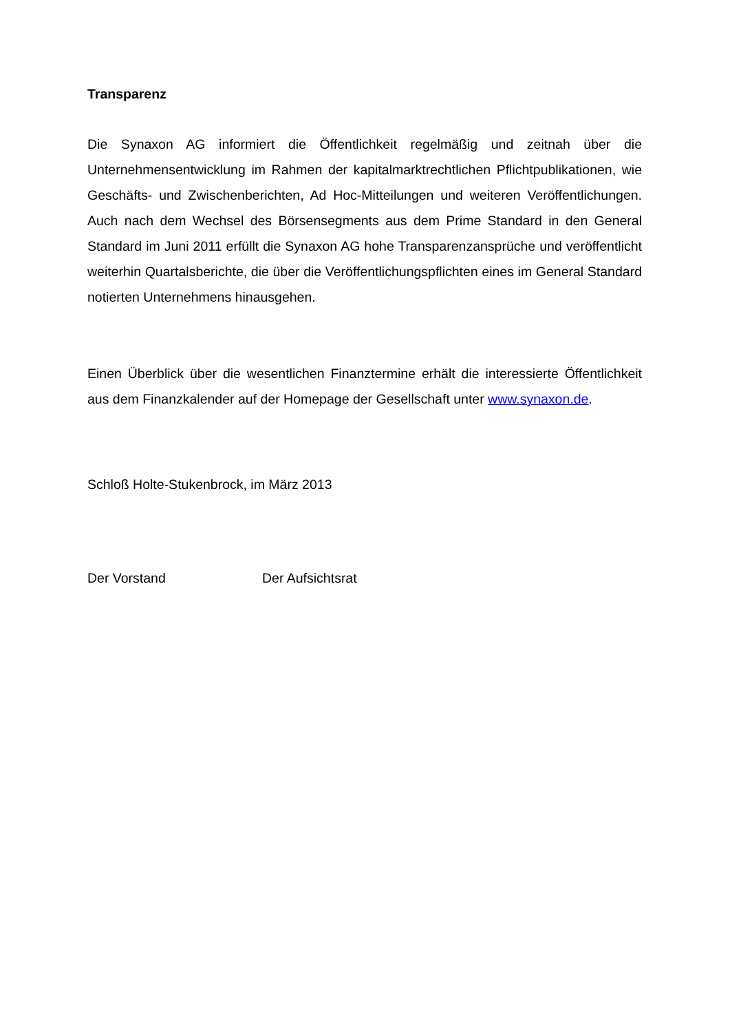Transparenz
Die Synaxon AG informiert die Öffentlichkeit regelmäßig und zeitnah über die Unternehmensentwicklung im Rahmen der kapitalmarktrechtlichen Pflichtpublikationen, wie Geschäfts- und Zwischenberichten, Ad Hoc-Mitteilungen und weiteren Veröffentlichungen. Auch nach dem Wechsel des Börsensegments aus dem Prime Standard in den General Standard im Juni 2011 erfüllt die Synaxon AG hohe Transparenzansprüche und veröffentlicht weiterhin Quartalsberichte, die über die Veröffentlichungspflichten eines im General Standard notierten Unternehmens hinausgehen.
Einen Überblick über die wesentlichen Finanztermine erhält die interessierte Öffentlichkeit aus dem Finanzkalender auf der Homepage der Gesellschaft unter www.synaxon.de.
Schloß Holte-Stukenbrock, im März 2013
Der Vorstand Der Aufsichtsrat